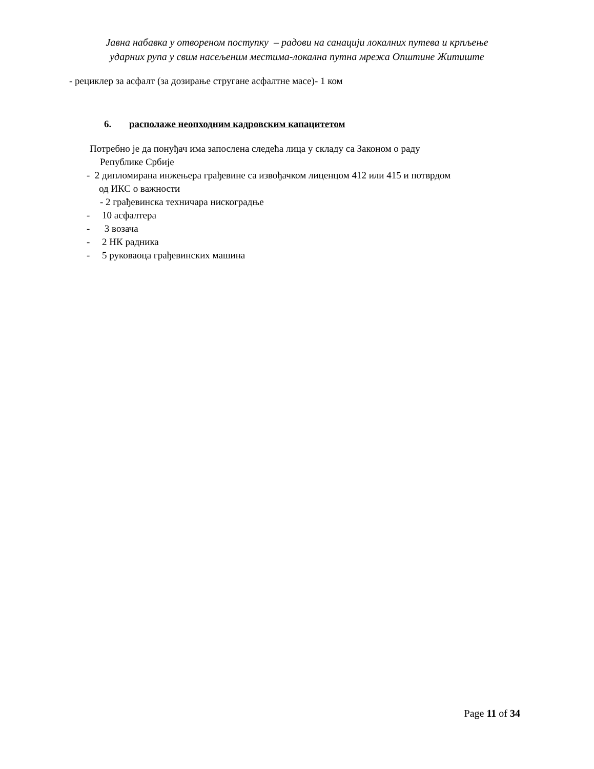Јавна набавка у отвореном поступку – радови на санацији локалних путева и крпљење
ударних рупа у свим насељеним местима-локална путна мрежа Општине Житиште
- рециклер за асфалт (за дозирање стругане асфалтне масе)- 1 ком
6. располаже неопходним кадровским капацитетом
Потребно је да понуђач има запослена следећа лица у складу са Законом о раду
Републике Србије
- 2 дипломирана инжењера грађевине са извођачком лиценцом 412 или 415 и потврдом
од ИКС о важности
- 2 грађевинска техничара нискоградње
- 10 асфалтера
- 3 возача
- 2 НК радника
- 5 руковаоца грађевинских машина
Page 11 of 34